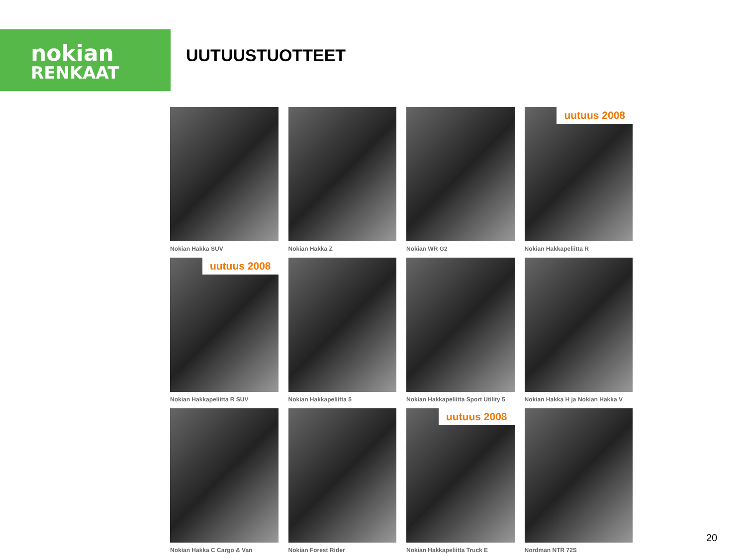nokian
RENKAAT
UUTUUSTUOTTEET
Nokian Hakka SUV
Nokian Hakka Z
Nokian WR G2
uutuus 2008
Nokian Hakkapeliitta R
uutuus 2008
Nokian Hakkapeliitta R SUV
Nokian Hakkapeliitta 5
Nokian Hakkapeliitta Sport Utility 5
Nokian Hakka H ja Nokian Hakka V
Nokian Hakka C Cargo & Van
Nokian Forest Rider
uutuus 2008
Nokian Hakkapeliitta Truck E
Nordman NTR 72S
20